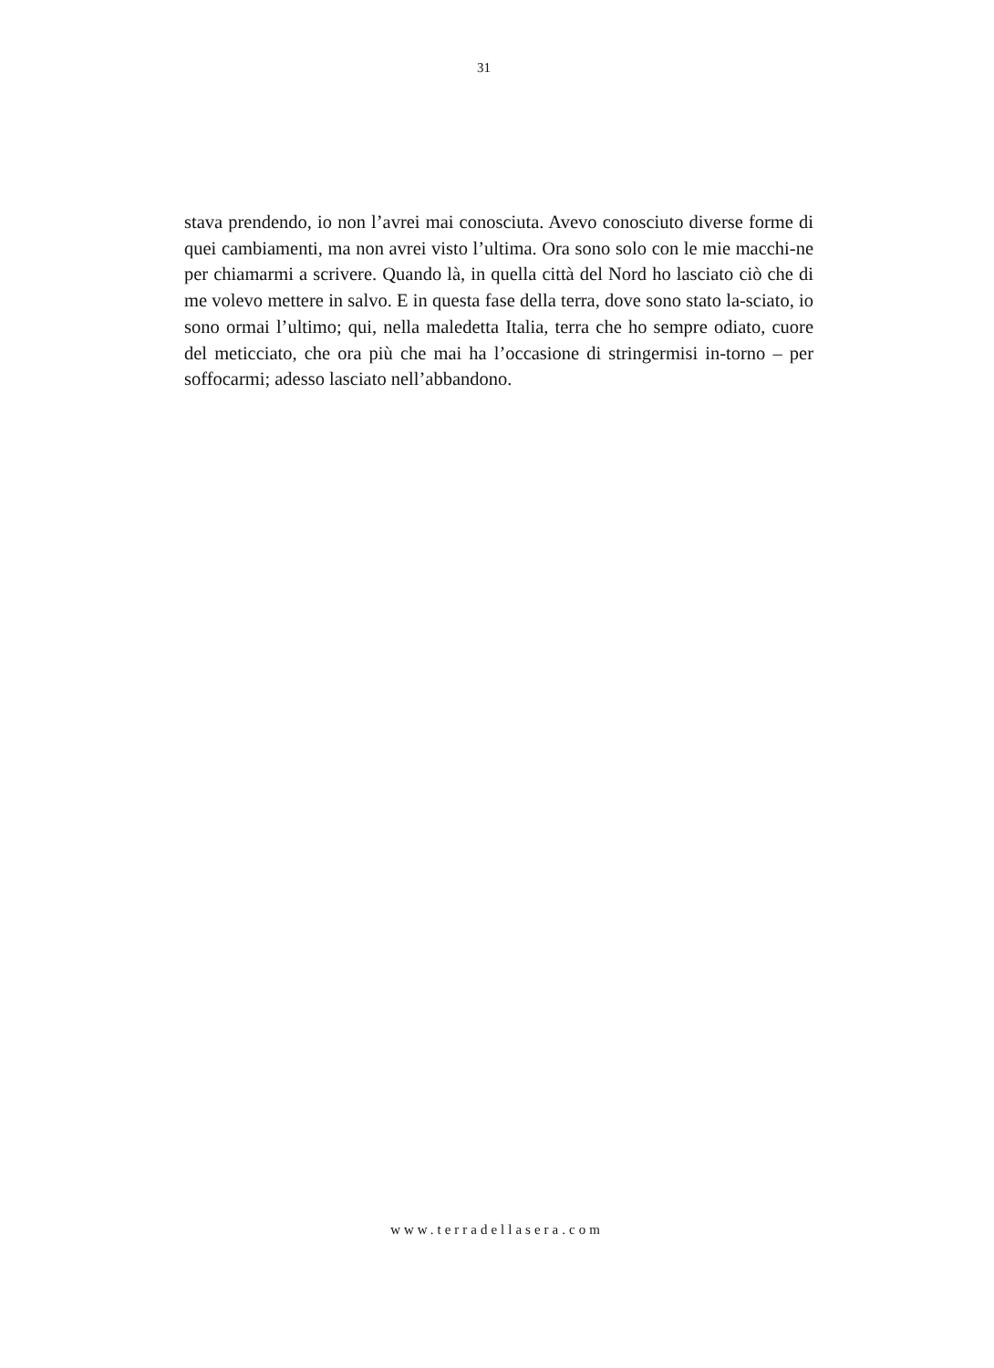31
stava prendendo, io non l’avrei mai conosciuta. Avevo conosciuto diverse forme di quei cambiamenti, ma non avrei visto l’ultima. Ora sono solo con le mie macchi-ne per chiamarmi a scrivere. Quando là, in quella città del Nord ho lasciato ciò che di me volevo mettere in salvo. E in questa fase della terra, dove sono stato la-sciato, io sono ormai l’ultimo; qui, nella maledetta Italia, terra che ho sempre odiato, cuore del meticciato, che ora più che mai ha l’occasione di stringermisi in-torno – per soffocarmi; adesso lasciato nell’abbandono.
www.terradellasera.com